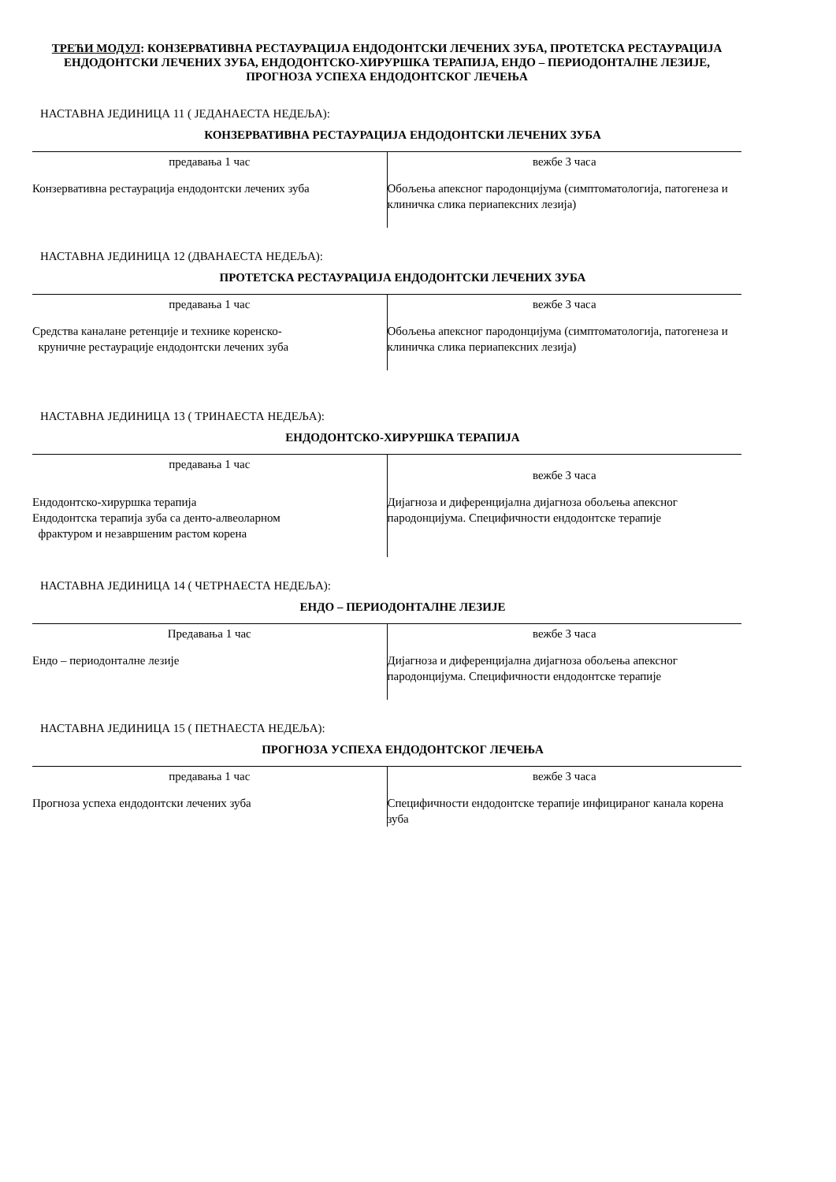ТРЕЋИ МОДУЛ: КОНЗЕРВАТИВНА РЕСТАУРАЦИЈА ЕНДОДОНТСКИ ЛЕЧЕНИХ ЗУБА, ПРОТЕТСКА РЕСТАУРАЦИЈА ЕНДОДОНТСКИ ЛЕЧЕНИХ ЗУБА, ЕНДОДОНТСКО-ХИРУРШКА ТЕРАПИЈА, ЕНДО – ПЕРИОДОНТАЛНЕ ЛЕЗИЈЕ, ПРОГНОЗА УСПЕХА ЕНДОДОНТСКОГ ЛЕЧЕЊА
НАСТАВНА ЈЕДИНИЦА 11 ( ЈЕДАНАЕСТА НЕДЕЉА):
КОНЗЕРВАТИВНА РЕСТАУРАЦИЈА ЕНДОДОНТСКИ ЛЕЧЕНИХ ЗУБА
| предавања 1 час | вежбе 3 часа |
| Конзервативна рестаурација ендодонтски лечених зуба | Обољења апексног пародонцијума (симптоматологија, патогенеза и клиничка слика периапексних лезија) |
НАСТАВНА ЈЕДИНИЦА 12 (ДВАНАЕСТА НЕДЕЉА):
ПРОТЕТСКА РЕСТАУРАЦИЈА ЕНДОДОНТСКИ ЛЕЧЕНИХ ЗУБА
| предавања 1 час | вежбе 3 часа |
| Средства каналане ретенције и технике коренско- круничне рестаурације ендодонтски лечених зуба | Обољења апексног пародонцијума (симптоматологија, патогенеза и клиничка слика периапексних лезија) |
НАСТАВНА ЈЕДИНИЦА 13 ( ТРИНАЕСТА НЕДЕЉА):
ЕНДОДОНТСКО-ХИРУРШКА ТЕРАПИЈА
| предавања 1 час | вежбе 3 часа |
| Ендодонтско-хируршка терапија Ендодонтска терапија зуба са денто-алвеоларном фрактуром и незавршеним растом корена | Дијагноза и диференцијална дијагноза обољења апексног пародонцијума. Специфичности ендодонтске терапије |
НАСТАВНА ЈЕДИНИЦА 14 ( ЧЕТРНАЕСТА НЕДЕЉА):
ЕНДО – ПЕРИОДОНТАЛНЕ ЛЕЗИЈЕ
| Предавања 1 час | вежбе 3 часа |
| Ендо – периодонталне лезије | Дијагноза и диференцијална дијагноза обољења апексног пародонцијума. Специфичности ендодонтске терапије |
НАСТАВНА ЈЕДИНИЦА 15 ( ПЕТНАЕСТА НЕДЕЉА):
ПРОГНОЗА УСПЕХА ЕНДОДОНТСКОГ ЛЕЧЕЊА
| предавања 1 час | вежбе 3 часа |
| Прогноза успеха ендодонтски лечених зуба | Специфичности ендодонтске терапије инфицираног канала корена зуба |